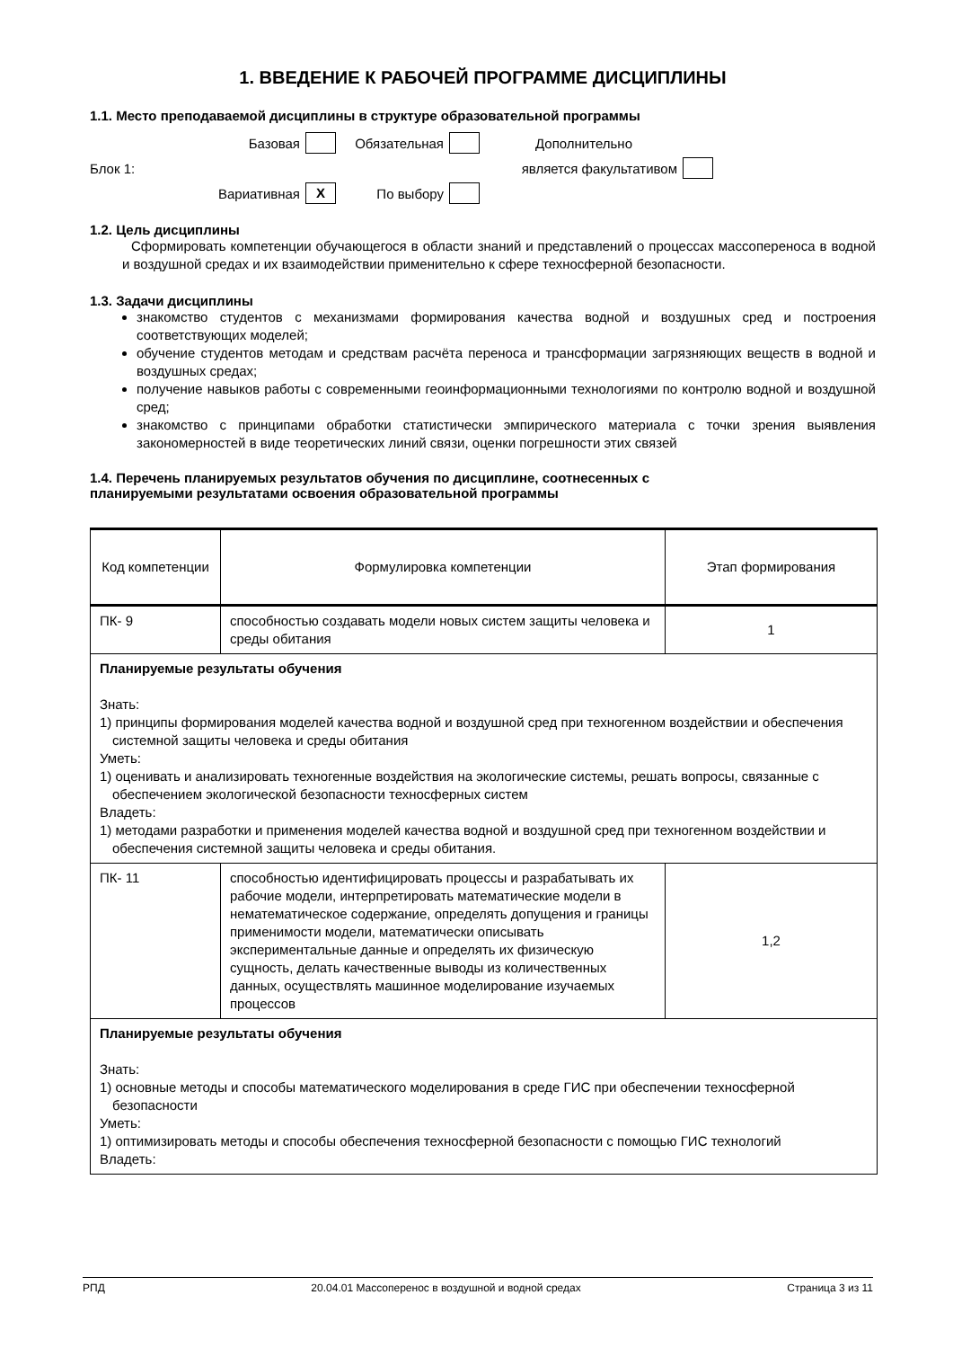1. ВВЕДЕНИЕ К РАБОЧЕЙ ПРОГРАММЕ ДИСЦИПЛИНЫ
1.1. Место преподаваемой дисциплины в структуре образовательной программы
Базовая
Обязательная
Дополнительно Блок 1: является факультативом
Вариативная
X
По выбору
1.2. Цель дисциплины
Сформировать компетенции обучающегося в области знаний и представлений о процессах массопереноса в водной и воздушной средах и их взаимодействии применительно к сфере техносферной безопасности.
1.3. Задачи дисциплины
знакомство студентов с механизмами формирования качества водной и воздушных сред и построения соответствующих моделей;
обучение студентов методам и средствам расчёта переноса и трансформации загрязняющих веществ в водной и воздушных средах;
получение навыков работы с современными геоинформационными технологиями по контролю водной и воздушной сред;
знакомство с принципами обработки статистически эмпирического материала с точки зрения выявления закономерностей в виде теоретических линий связи, оценки погрешности этих связей
1.4. Перечень планируемых результатов обучения по дисциплине, соотнесенных с
планируемыми результатами освоения образовательной программы
| Код компетенции | Формулировка компетенции | Этап формирования |
| ПК- 9 | способностью создавать модели новых систем защиты человека и среды обитания | 1 |
| Планируемые результаты обучения Знать: 1) принципы формирования моделей качества водной и воздушной сред при техногенном воздействии и обеспечения системной защиты человека и среды обитания Уметь: 1) оценивать и анализировать техногенные воздействия на экологические системы, решать вопросы, связанные с обеспечением экологической безопасности техносферных систем Владеть: 1) методами разработки и применения моделей качества водной и воздушной сред при техногенном воздействии и обеспечения системной защиты человека и среды обитания. | | |
| ПК- 11 | способностью идентифицировать процессы и разрабатывать их рабочие модели, интерпретировать математические модели в нематематическое содержание, определять допущения и границы применимости модели, математически описывать экспериментальные данные и определять их физическую сущность, делать качественные выводы из количественных данных, осуществлять машинное моделирование изучаемых процессов | 1,2 |
| Планируемые результаты обучения Знать: 1) основные методы и способы математического моделирования в среде ГИС при обеспечении техносферной безопасности Уметь: 1) оптимизировать методы и способы обеспечения техносферной безопасности с помощью ГИС технологий Владеть: | | |
РПД 20.04.01 Массоперенос в воздушной и водной средах Страница 3 из 11